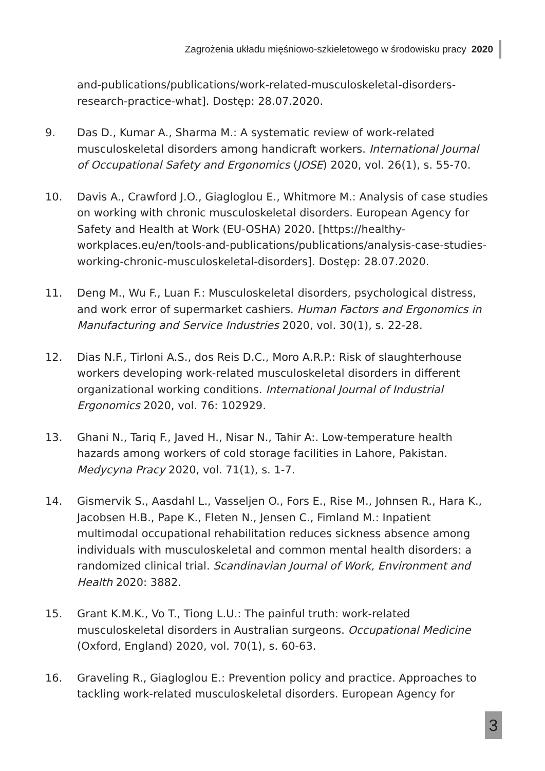Zagrożenia układu mięśniowo-szkieletowego w środowisku pracy 2020
and-publications/publications/work-related-musculoskeletal-disorders-research-practice-what]. Dostęp: 28.07.2020.
9. Das D., Kumar A., Sharma M.: A systematic review of work-related musculoskeletal disorders among handicraft workers. International Journal of Occupational Safety and Ergonomics (JOSE) 2020, vol. 26(1), s. 55-70.
10. Davis A., Crawford J.O., Giagloglou E., Whitmore M.: Analysis of case studies on working with chronic musculoskeletal disorders. European Agency for Safety and Health at Work (EU-OSHA) 2020. [https://healthy-workplaces.eu/en/tools-and-publications/publications/analysis-case-studies-working-chronic-musculoskeletal-disorders]. Dostęp: 28.07.2020.
11. Deng M., Wu F., Luan F.: Musculoskeletal disorders, psychological distress, and work error of supermarket cashiers. Human Factors and Ergonomics in Manufacturing and Service Industries 2020, vol. 30(1), s. 22-28.
12. Dias N.F., Tirloni A.S., dos Reis D.C., Moro A.R.P.: Risk of slaughterhouse workers developing work-related musculoskeletal disorders in different organizational working conditions. International Journal of Industrial Ergonomics 2020, vol. 76: 102929.
13. Ghani N., Tariq F., Javed H., Nisar N., Tahir A:. Low-temperature health hazards among workers of cold storage facilities in Lahore, Pakistan. Medycyna Pracy 2020, vol. 71(1), s. 1-7.
14. Gismervik S., Aasdahl L., Vasseljen O., Fors E., Rise M., Johnsen R., Hara K., Jacobsen H.B., Pape K., Fleten N., Jensen C., Fimland M.: Inpatient multimodal occupational rehabilitation reduces sickness absence among individuals with musculoskeletal and common mental health disorders: a randomized clinical trial. Scandinavian Journal of Work, Environment and Health 2020: 3882.
15. Grant K.M.K., Vo T., Tiong L.U.: The painful truth: work-related musculoskeletal disorders in Australian surgeons. Occupational Medicine (Oxford, England) 2020, vol. 70(1), s. 60-63.
16. Graveling R., Giagloglou E.: Prevention policy and practice. Approaches to tackling work-related musculoskeletal disorders. European Agency for
3